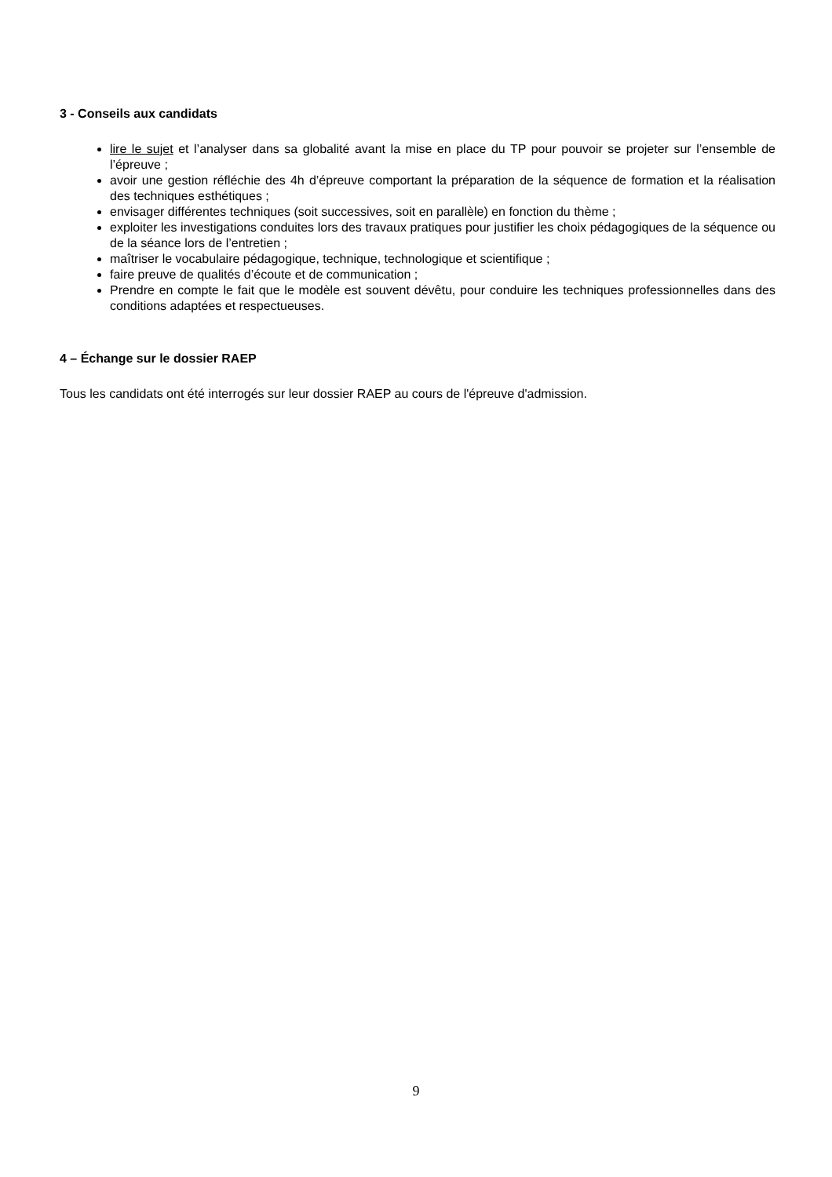3 - Conseils aux candidats
lire le sujet et l’analyser dans sa globalité avant la mise en place du TP pour pouvoir se projeter sur l’ensemble de l’épreuve ;
avoir une gestion réfléchie des 4h d’épreuve comportant la préparation de la séquence de formation et la réalisation des techniques esthétiques ;
envisager différentes techniques (soit successives, soit en parallèle) en fonction du thème ;
exploiter les investigations conduites lors des travaux pratiques pour justifier les choix pédagogiques de la séquence ou de la séance lors de l’entretien ;
maîtriser le vocabulaire pédagogique, technique, technologique et scientifique ;
faire preuve de qualités d’écoute et de communication ;
Prendre en compte le fait que le modèle est souvent dévêtu, pour conduire les techniques professionnelles dans des conditions adaptées et respectueuses.
4 – Échange sur le dossier RAEP
Tous les candidats ont été interrogés sur leur dossier RAEP au cours de l'épreuve d'admission.
9